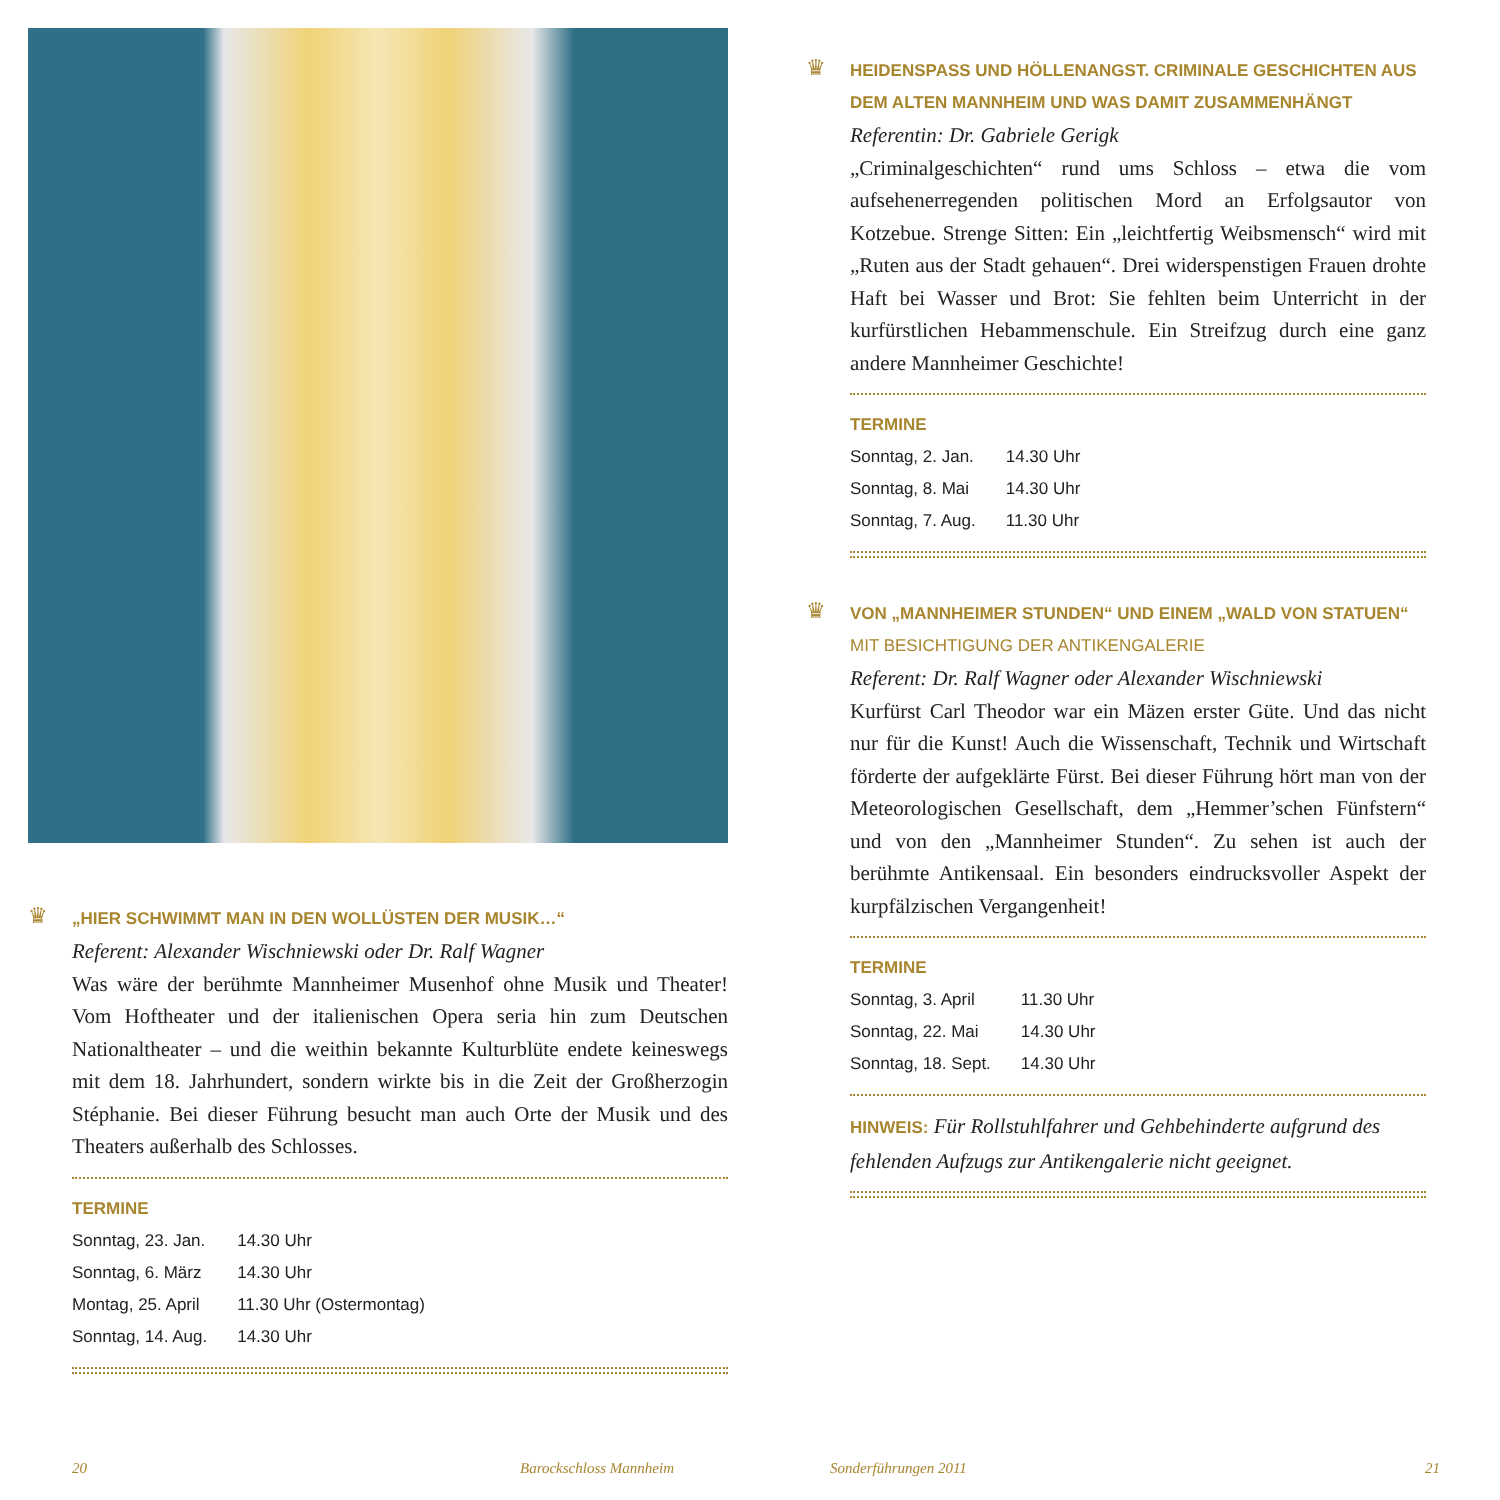♛
„HIER SCHWIMMT MAN IN DEN WOLLÜSTEN DER MUSIK…“
Referent: Alexander Wischniewski oder Dr. Ralf Wagner
Was wäre der berühmte Mannheimer Musenhof ohne Musik und Theater! Vom Hoftheater und der italienischen Opera seria hin zum Deutschen Nationaltheater – und die weithin bekannte Kulturblüte endete keineswegs mit dem 18. Jahrhundert, sondern wirkte bis in die Zeit der Großherzogin Stéphanie. Bei dieser Führung besucht man auch Orte der Musik und des Theaters außerhalb des Schlosses.
TERMINE
| Sonntag, 23. Jan. | 14.30 Uhr |
| Sonntag, 6. März | 14.30 Uhr |
| Montag, 25. April | 11.30 Uhr (Ostermontag) |
| Sonntag, 14. Aug. | 14.30 Uhr |
♛
HEIDENSPASS UND HÖLLENANGST. CRIMINALE GESCHICHTEN AUS DEM ALTEN MANNHEIM UND WAS DAMIT ZUSAMMENHÄNGT
Referentin: Dr. Gabriele Gerigk
„Criminalgeschichten“ rund ums Schloss – etwa die vom aufsehenerregenden politischen Mord an Erfolgsautor von Kotzebue. Strenge Sitten: Ein „leichtfertig Weibsmensch“ wird mit „Ruten aus der Stadt gehauen“. Drei widerspenstigen Frauen drohte Haft bei Wasser und Brot: Sie fehlten beim Unterricht in der kurfürstlichen Hebammenschule. Ein Streifzug durch eine ganz andere Mannheimer Geschichte!
TERMINE
| Sonntag, 2. Jan. | 14.30 Uhr |
| Sonntag, 8. Mai | 14.30 Uhr |
| Sonntag, 7. Aug. | 11.30 Uhr |
♛
VON „MANNHEIMER STUNDEN“ UND EINEM „WALD VON STATUEN“
MIT BESICHTIGUNG DER ANTIKENGALERIE
Referent: Dr. Ralf Wagner oder Alexander Wischniewski
Kurfürst Carl Theodor war ein Mäzen erster Güte. Und das nicht nur für die Kunst! Auch die Wissenschaft, Technik und Wirtschaft förderte der aufgeklärte Fürst. Bei dieser Führung hört man von der Meteorologischen Gesellschaft, dem „Hemmer’schen Fünfstern“ und von den „Mannheimer Stunden“. Zu sehen ist auch der berühmte Antikensaal. Ein besonders eindrucksvoller Aspekt der kurpfälzischen Vergangenheit!
TERMINE
| Sonntag, 3. April | 11.30 Uhr |
| Sonntag, 22. Mai | 14.30 Uhr |
| Sonntag, 18. Sept. | 14.30 Uhr |
HINWEIS: Für Rollstuhlfahrer und Gehbehinderte aufgrund des fehlenden Aufzugs zur Antikengalerie nicht geeignet.
20 Barockschloss Mannheim Sonderführungen 2011 21